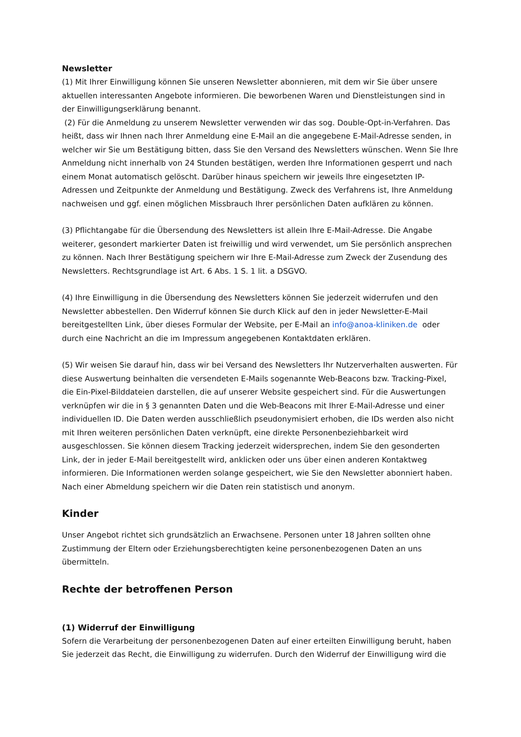Newsletter
(1) Mit Ihrer Einwilligung können Sie unseren Newsletter abonnieren, mit dem wir Sie über unsere aktuellen interessanten Angebote informieren. Die beworbenen Waren und Dienstleistungen sind in der Einwilligungserklärung benannt.
(2) Für die Anmeldung zu unserem Newsletter verwenden wir das sog. Double-Opt-in-Verfahren. Das heißt, dass wir Ihnen nach Ihrer Anmeldung eine E-Mail an die angegebene E-Mail-Adresse senden, in welcher wir Sie um Bestätigung bitten, dass Sie den Versand des Newsletters wünschen. Wenn Sie Ihre Anmeldung nicht innerhalb von 24 Stunden bestätigen, werden Ihre Informationen gesperrt und nach einem Monat automatisch gelöscht. Darüber hinaus speichern wir jeweils Ihre eingesetzten IP-Adressen und Zeitpunkte der Anmeldung und Bestätigung. Zweck des Verfahrens ist, Ihre Anmeldung nachweisen und ggf. einen möglichen Missbrauch Ihrer persönlichen Daten aufklären zu können.
(3) Pflichtangabe für die Übersendung des Newsletters ist allein Ihre E-Mail-Adresse. Die Angabe weiterer, gesondert markierter Daten ist freiwillig und wird verwendet, um Sie persönlich ansprechen zu können. Nach Ihrer Bestätigung speichern wir Ihre E-Mail-Adresse zum Zweck der Zusendung des Newsletters. Rechtsgrundlage ist Art. 6 Abs. 1 S. 1 lit. a DSGVO.
(4) Ihre Einwilligung in die Übersendung des Newsletters können Sie jederzeit widerrufen und den Newsletter abbestellen. Den Widerruf können Sie durch Klick auf den in jeder Newsletter-E-Mail bereitgestellten Link, über dieses Formular der Website, per E-Mail an info@anoa-kliniken.de oder durch eine Nachricht an die im Impressum angegebenen Kontaktdaten erklären.
(5) Wir weisen Sie darauf hin, dass wir bei Versand des Newsletters Ihr Nutzerverhalten auswerten. Für diese Auswertung beinhalten die versendeten E-Mails sogenannte Web-Beacons bzw. Tracking-Pixel, die Ein-Pixel-Bilddateien darstellen, die auf unserer Website gespeichert sind. Für die Auswertungen verknüpfen wir die in § 3 genannten Daten und die Web-Beacons mit Ihrer E-Mail-Adresse und einer individuellen ID. Die Daten werden ausschließlich pseudonymisiert erhoben, die IDs werden also nicht mit Ihren weiteren persönlichen Daten verknüpft, eine direkte Personenbeziehbarkeit wird ausgeschlossen. Sie können diesem Tracking jederzeit widersprechen, indem Sie den gesonderten Link, der in jeder E-Mail bereitgestellt wird, anklicken oder uns über einen anderen Kontaktweg informieren. Die Informationen werden solange gespeichert, wie Sie den Newsletter abonniert haben. Nach einer Abmeldung speichern wir die Daten rein statistisch und anonym.
Kinder
Unser Angebot richtet sich grundsätzlich an Erwachsene. Personen unter 18 Jahren sollten ohne Zustimmung der Eltern oder Erziehungsberechtigten keine personenbezogenen Daten an uns übermitteln.
Rechte der betroffenen Person
(1) Widerruf der Einwilligung
Sofern die Verarbeitung der personenbezogenen Daten auf einer erteilten Einwilligung beruht, haben Sie jederzeit das Recht, die Einwilligung zu widerrufen. Durch den Widerruf der Einwilligung wird die